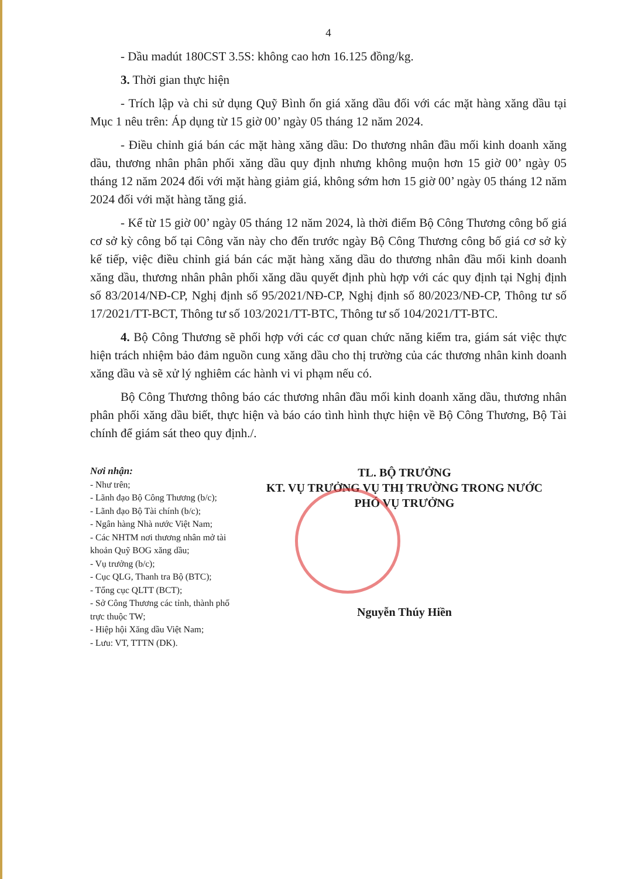4
- Dầu madút 180CST 3.5S: không cao hơn 16.125 đồng/kg.
3. Thời gian thực hiện
- Trích lập và chi sử dụng Quỹ Bình ổn giá xăng dầu đối với các mặt hàng xăng dầu tại Mục 1 nêu trên: Áp dụng từ 15 giờ 00’ ngày 05 tháng 12 năm 2024.
- Điều chỉnh giá bán các mặt hàng xăng dầu: Do thương nhân đầu mối kinh doanh xăng dầu, thương nhân phân phối xăng dầu quy định nhưng không muộn hơn 15 giờ 00’ ngày 05 tháng 12 năm 2024 đối với mặt hàng giảm giá, không sớm hơn 15 giờ 00’ ngày 05 tháng 12 năm 2024 đối với mặt hàng tăng giá.
- Kể từ 15 giờ 00’ ngày 05 tháng 12 năm 2024, là thời điểm Bộ Công Thương công bố giá cơ sở kỳ công bố tại Công văn này cho đến trước ngày Bộ Công Thương công bố giá cơ sở kỳ kế tiếp, việc điều chỉnh giá bán các mặt hàng xăng dầu do thương nhân đầu mối kinh doanh xăng dầu, thương nhân phân phối xăng dầu quyết định phù hợp với các quy định tại Nghị định số 83/2014/NĐ-CP, Nghị định số 95/2021/NĐ-CP, Nghị định số 80/2023/NĐ-CP, Thông tư số 17/2021/TT-BCT, Thông tư số 103/2021/TT-BTC, Thông tư số 104/2021/TT-BTC.
4. Bộ Công Thương sẽ phối hợp với các cơ quan chức năng kiểm tra, giám sát việc thực hiện trách nhiệm bảo đảm nguồn cung xăng dầu cho thị trường của các thương nhân kinh doanh xăng dầu và sẽ xử lý nghiêm các hành vi vi phạm nếu có.
Bộ Công Thương thông báo các thương nhân đầu mối kinh doanh xăng dầu, thương nhân phân phối xăng dầu biết, thực hiện và báo cáo tình hình thực hiện về Bộ Công Thương, Bộ Tài chính để giám sát theo quy định./.
Nơi nhận:
- Như trên;
- Lãnh đạo Bộ Công Thương (b/c);
- Lãnh đạo Bộ Tài chính (b/c);
- Ngân hàng Nhà nước Việt Nam;
- Các NHTM nơi thương nhân mở tài khoản Quỹ BOG xăng dầu;
- Vụ trưởng (b/c);
- Cục QLG, Thanh tra Bộ (BTC);
- Tổng cục QLTT (BCT);
- Sở Công Thương các tỉnh, thành phố trực thuộc TW;
- Hiệp hội Xăng dầu Việt Nam;
- Lưu: VT, TTTN (DK).
TL. BỘ TRƯỞNG
KT. VỤ TRƯỞNG VỤ THỊ TRƯỜNG TRONG NƯỚC
PHÓ VỤ TRƯỞNG
Nguyễn Thúy Hiền